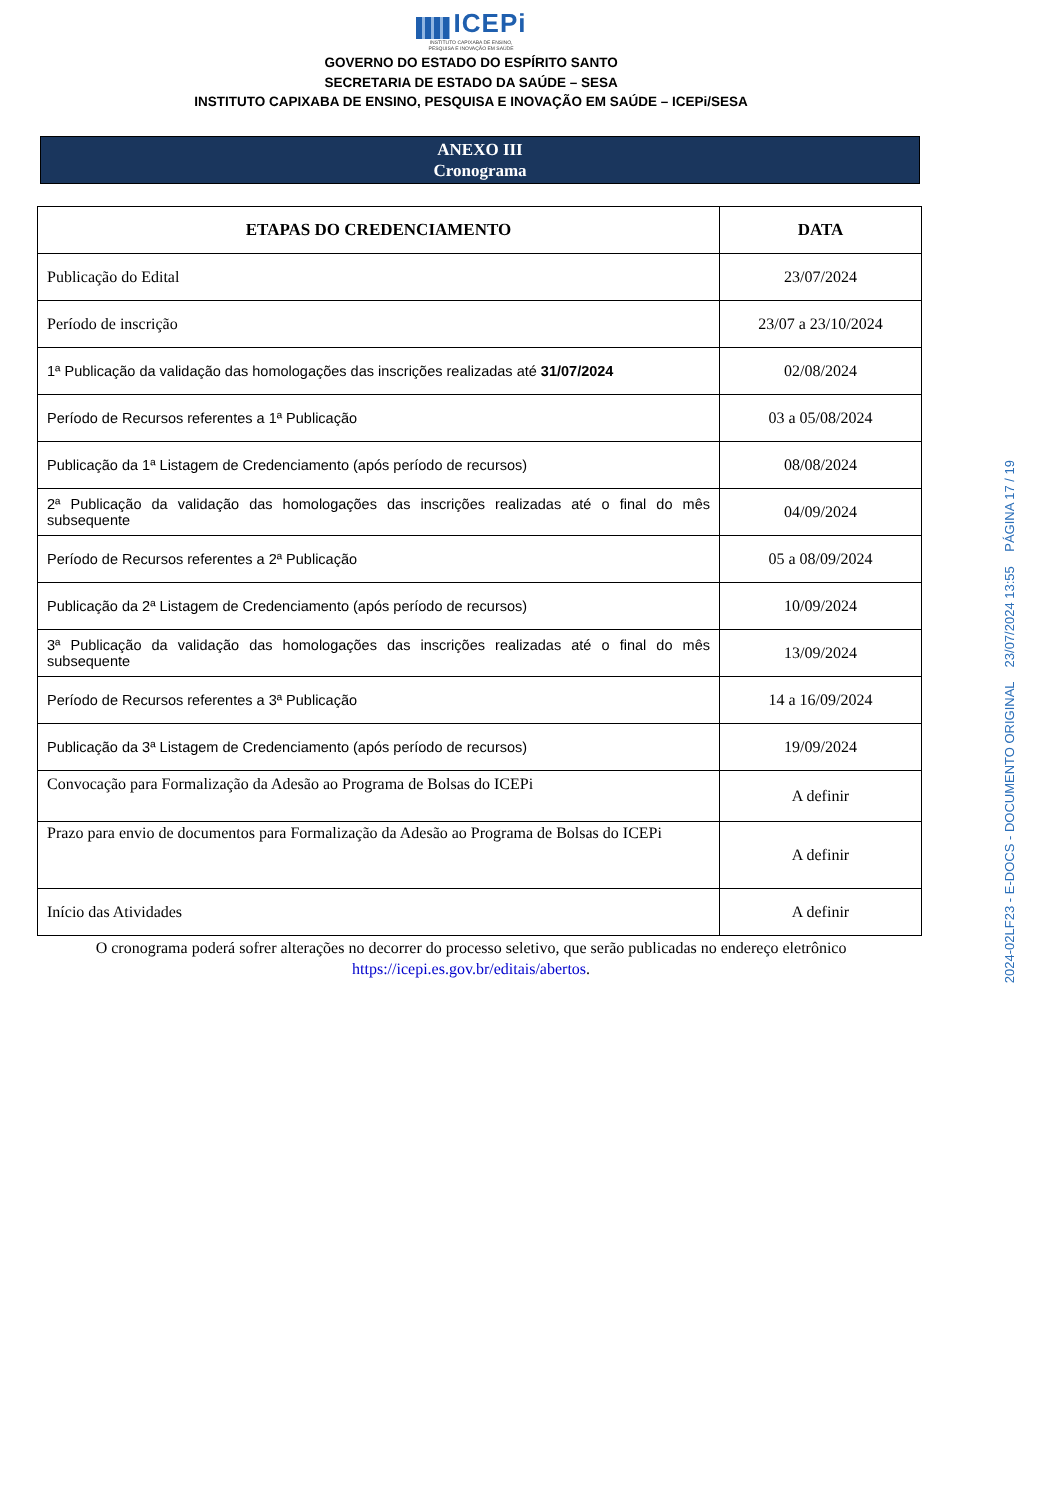ICEPi
INSTITUTO CAPIXABA DE ENSINO,
PESQUISA E INOVAÇÃO EM SAÚDE
GOVERNO DO ESTADO DO ESPÍRITO SANTO
SECRETARIA DE ESTADO DA SAÚDE – SESA
INSTITUTO CAPIXABA DE ENSINO, PESQUISA E INOVAÇÃO EM SAÚDE – ICEPi/SESA
ANEXO III
Cronograma
| ETAPAS DO CREDENCIAMENTO | DATA |
| --- | --- |
| Publicação do Edital | 23/07/2024 |
| Período de inscrição | 23/07 a 23/10/2024 |
| 1ª Publicação da validação das homologações das inscrições realizadas até 31/07/2024 | 02/08/2024 |
| Período de Recursos referentes a 1ª Publicação | 03 a 05/08/2024 |
| Publicação da 1ª Listagem de Credenciamento (após período de recursos) | 08/08/2024 |
| 2ª Publicação da validação das homologações das inscrições realizadas até o final do mês subsequente | 04/09/2024 |
| Período de Recursos referentes a 2ª Publicação | 05 a 08/09/2024 |
| Publicação da 2ª Listagem de Credenciamento (após período de recursos) | 10/09/2024 |
| 3ª Publicação da validação das homologações das inscrições realizadas até o final do mês subsequente | 13/09/2024 |
| Período de Recursos referentes a 3ª Publicação | 14 a 16/09/2024 |
| Publicação da 3ª Listagem de Credenciamento (após período de recursos) | 19/09/2024 |
| Convocação para Formalização da Adesão ao Programa de Bolsas do ICEPi | A definir |
| Prazo para envio de documentos para Formalização da Adesão ao Programa de Bolsas do ICEPi | A definir |
| Início das Atividades | A definir |
O cronograma poderá sofrer alterações no decorrer do processo seletivo, que serão publicadas no endereço eletrônico
https://icepi.es.gov.br/editais/abertos.
2024-02LF23 - E-DOCS - DOCUMENTO ORIGINAL 23/07/2024 13:55 PÁGINA 17 / 19